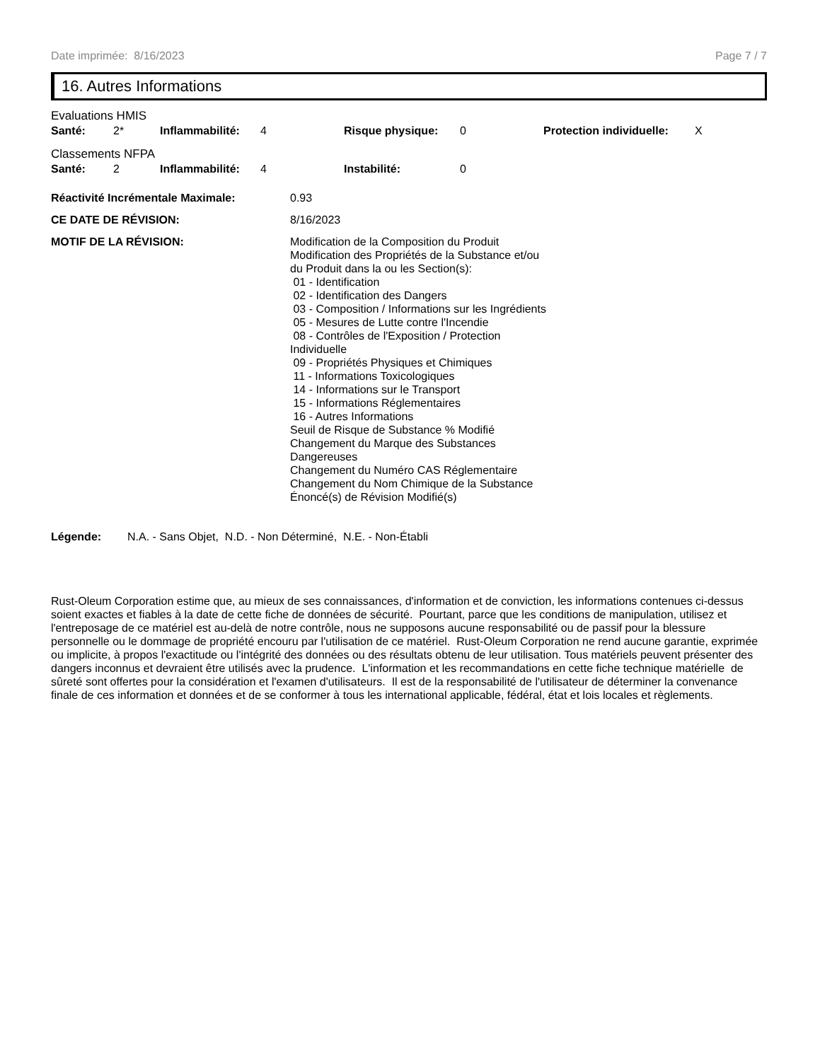Date imprimée: 8/16/2023 Page 7 / 7
16. Autres Informations
Evaluations HMIS
| Santé: | 2* | Inflammabilité: | 4 | Risque physique: | 0 | Protection individuelle: | X |
Classements NFPA
| Santé: | 2 | Inflammabilité: | 4 | Instabilité: | 0 |
| Réactivité Incrémentale Maximale: | 0.93 |
| CE DATE DE RÉVISION: | 8/16/2023 |
| MOTIF DE LA RÉVISION: | Modification de la Composition du Produit Modification des Propriétés de la Substance et/ou du Produit dans la ou les Section(s): 01 - Identification 02 - Identification des Dangers 03 - Composition / Informations sur les Ingrédients 05 - Mesures de Lutte contre l'Incendie 08 - Contrôles de l'Exposition / Protection Individuelle 09 - Propriétés Physiques et Chimiques 11 - Informations Toxicologiques 14 - Informations sur le Transport 15 - Informations Réglementaires 16 - Autres Informations Seuil de Risque de Substance % Modifié Changement du Marque des Substances Dangereuses Changement du Numéro CAS Réglementaire Changement du Nom Chimique de la Substance Énoncé(s) de Révision Modifié(s) |
| Légende: | N.A. - Sans Objet, N.D. - Non Déterminé, N.E. - Non-Établi |
Rust-Oleum Corporation estime que, au mieux de ses connaissances, d'information et de conviction, les informations contenues ci-dessus soient exactes et fiables à la date de cette fiche de données de sécurité. Pourtant, parce que les conditions de manipulation, utilisez et l'entreposage de ce matériel est au-delà de notre contrôle, nous ne supposons aucune responsabilité ou de passif pour la blessure personnelle ou le dommage de propriété encouru par l'utilisation de ce matériel. Rust-Oleum Corporation ne rend aucune garantie, exprimée ou implicite, à propos l'exactitude ou l'intégrité des données ou des résultats obtenu de leur utilisation. Tous matériels peuvent présenter des dangers inconnus et devraient être utilisés avec la prudence. L'information et les recommandations en cette fiche technique matérielle de sûreté sont offertes pour la considération et l'examen d'utilisateurs. Il est de la responsabilité de l'utilisateur de déterminer la convenance finale de ces information et données et de se conformer à tous les international applicable, fédéral, état et lois locales et règlements.